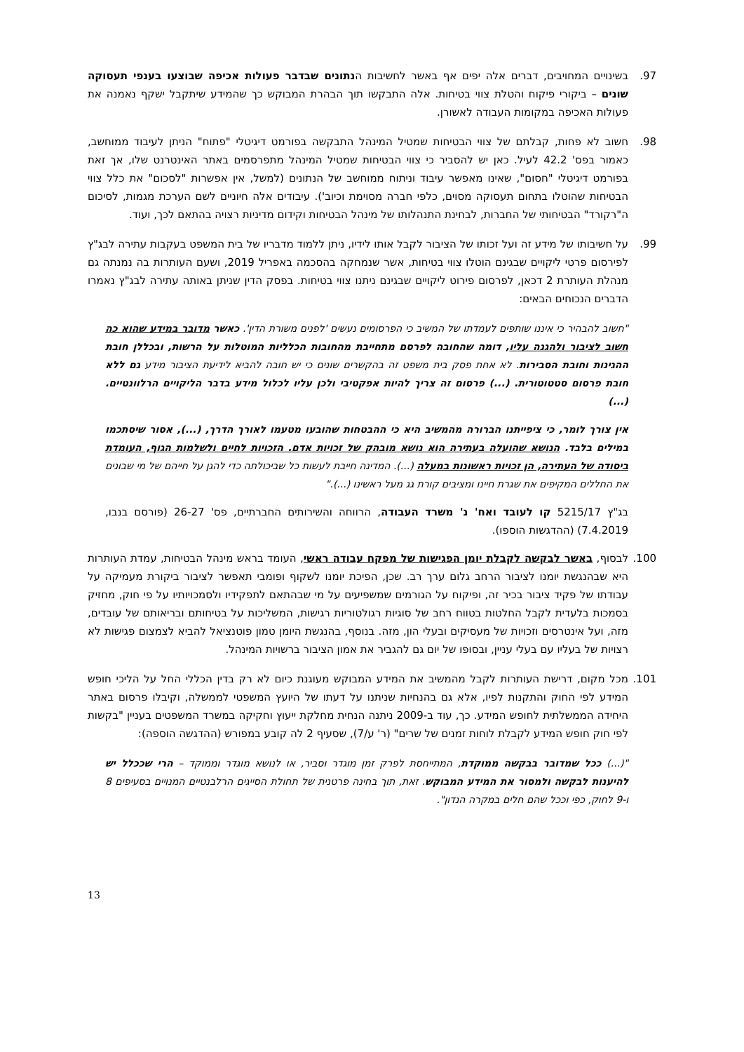97. בשינויים המחויבים, דברים אלה יפים אף באשר לחשיבות הנתונים שבדבר פעולות אכיפה שבוצעו בענפי תעסוקה שונים – ביקורי פיקוח והטלת צווי בטיחות. אלה התבקשו תוך הבהרת המבוקש כך שהמידע שיתקבל ישקף נאמנה את פעולות האכיפה במקומות העבודה לאשורן.
98. חשוב לא פחות, קבלתם של צווי הבטיחות שמטיל המינהל התבקשה בפורמט דיגיטלי "פתוח" הניתן לעיבוד ממוחשב, כאמור בפס' 42.2 לעיל. כאן יש להסביר כי צווי הבטיחות שמטיל המינהל מתפרסמים באתר האינטרנט שלו, אך זאת בפורמט דיגיטלי "חסום", שאינו מאפשר עיבוד וניתוח ממוחשב של הנתונים (למשל, אין אפשרות "לסכום" את כלל צווי הבטיחות שהוטלו בתחום תעסוקה מסוים, כלפי חברה מסוימת וכיוב'). עיבודים אלה חיוניים לשם הערכת מגמות, לסיכום ה"רקורד" הבטיחותי של החברות, לבחינת התנהלותו של מינהל הבטיחות וקידום מדיניות רצויה בהתאם לכך, ועוד.
99. על חשיבותו של מידע זה ועל זכותו של הציבור לקבל אותו לידיו, ניתן ללמוד מדבריו של בית המשפט בעקבות עתירה לבג"ץ לפירסום פרטי ליקויים שבגינם הוטלו צווי בטיחות, אשר שנמחקה בהסכמה באפריל 2019, ושעם העותרות בה נמנתה גם מנהלת העותרת 2 דכאן, לפרסום פירוט ליקויים שבגינם ניתנו צווי בטיחות. בפסק הדין שניתן באותה עתירה לבג"ץ נאמרו הדברים הנכוחים הבאים:
"חשוב להבהיר כי איננו שותפים לעמדתו של המשיב כי הפרסומים נעשים 'לפנים משורת הדין'. כאשר מדובר במידע שהוא כה חשוב לציבור ולהגנה עליו, דומה שהחובה לפרסם מתחייבת מהחובות הכלליות המוטלות על הרשות, ובכללן חובת ההגינות וחובת הסבירות. לא אחת פסק בית משפט זה בהקשרים שונים כי יש חובה להביא לידיעת הציבור מידע גם ללא חובת פרסום סטטוטורית. (...) פרסום זה צריך להיות אפקטיבי ולכן עליו לכלול מידע בדבר הליקויים הרלוונטיים. (...)
אין צורך לומר, כי ציפייתנו הברורה מהמשיב היא כי ההבטחות שהובעו מטעמו לאורך הדרך, (...), אסור שיסתכמו במילים בלבד. הנושא שהועלה בעתירה הוא נושא מובהק של זכויות אדם. הזכויות לחיים ולשלמות הגוף, העומדת ביסודה של העתירה, הן זכויות ראשונות במעלה (...). המדינה חייבת לעשות כל שביכולתה כדי להגן על חייהם של מי שבונים את החללים המקיפים את שגרת חיינו ומציבים קורת גג מעל ראשינו (...)."
בג"ץ 5215/17 קו לעובד ואח' נ' משרד העבודה, הרווחה והשירותים החברתיים, פס' 26-27 (פורסם בנבו, 7.4.2019) (ההדגשות הוספו).
100. לבסוף, באשר לבקשה לקבלת יומן הפגישות של מפקח עבודה ראשי, העומד בראש מינהל הבטיחות, עמדת העותרות היא שבהנגשת יומנו לציבור הרחב גלום ערך רב. שכן, הפיכת יומנו לשקוף ופומבי תאפשר לציבור ביקורת מעמיקה על עבודתו של פקיד ציבור בכיר זה, ופיקוח על הגורמים שמשפיעים על מי שבהתאם לתפקידיו ולסמכויותיו על פי חוק, מחזיק בסמכות בלעדית לקבל החלטות בטווח רחב של סוגיות רגולטוריות רגישות, המשליכות על בטיחותם ובריאותם של עובדים, מזה, ועל אינטרסים וזכויות של מעסיקים ובעלי הון, מזה. בנוסף, בהנגשת היומן טמון פוטנציאל להביא לצמצום פגישות לא רצויות של בעליו עם בעלי עניין, ובסופו של יום גם להגביר את אמון הציבור ברשויות המינהל.
101. מכל מקום, דרישת העותרות לקבל מהמשיב את המידע המבוקש מעוגנת כיום לא רק בדין הכללי החל על הליכי חופש המידע לפי החוק והתקנות לפיו, אלא גם בהנחיות שניתנו על דעתו של היועץ המשפטי לממשלה, וקיבלו פרסום באתר היחידה הממשלתית לחופש המידע. כך, עוד ב-2009 ניתנה הנחית מחלקת ייעוץ וחקיקה במשרד המשפטים בעניין "בקשות לפי חוק חופש המידע לקבלת לוחות זמנים של שרים" (ר' ע/7), שסעיף 2 לה קובע במפורש (ההדגשה הוספה):
"(...) ככל שמדובר בבקשה ממוקדת, המתייחסת לפרק זמן מוגדר וסביר, או לנושא מוגדר וממוקד – הרי שככלל יש להיענות לבקשה ולמסור את המידע המבוקש. זאת, תוך בחינה פרטנית של תחולת הסייגים הרלבנטיים המנויים בסעיפים 8 ו-9 לחוק, כפי וככל שהם חלים במקרה הנדון".
13